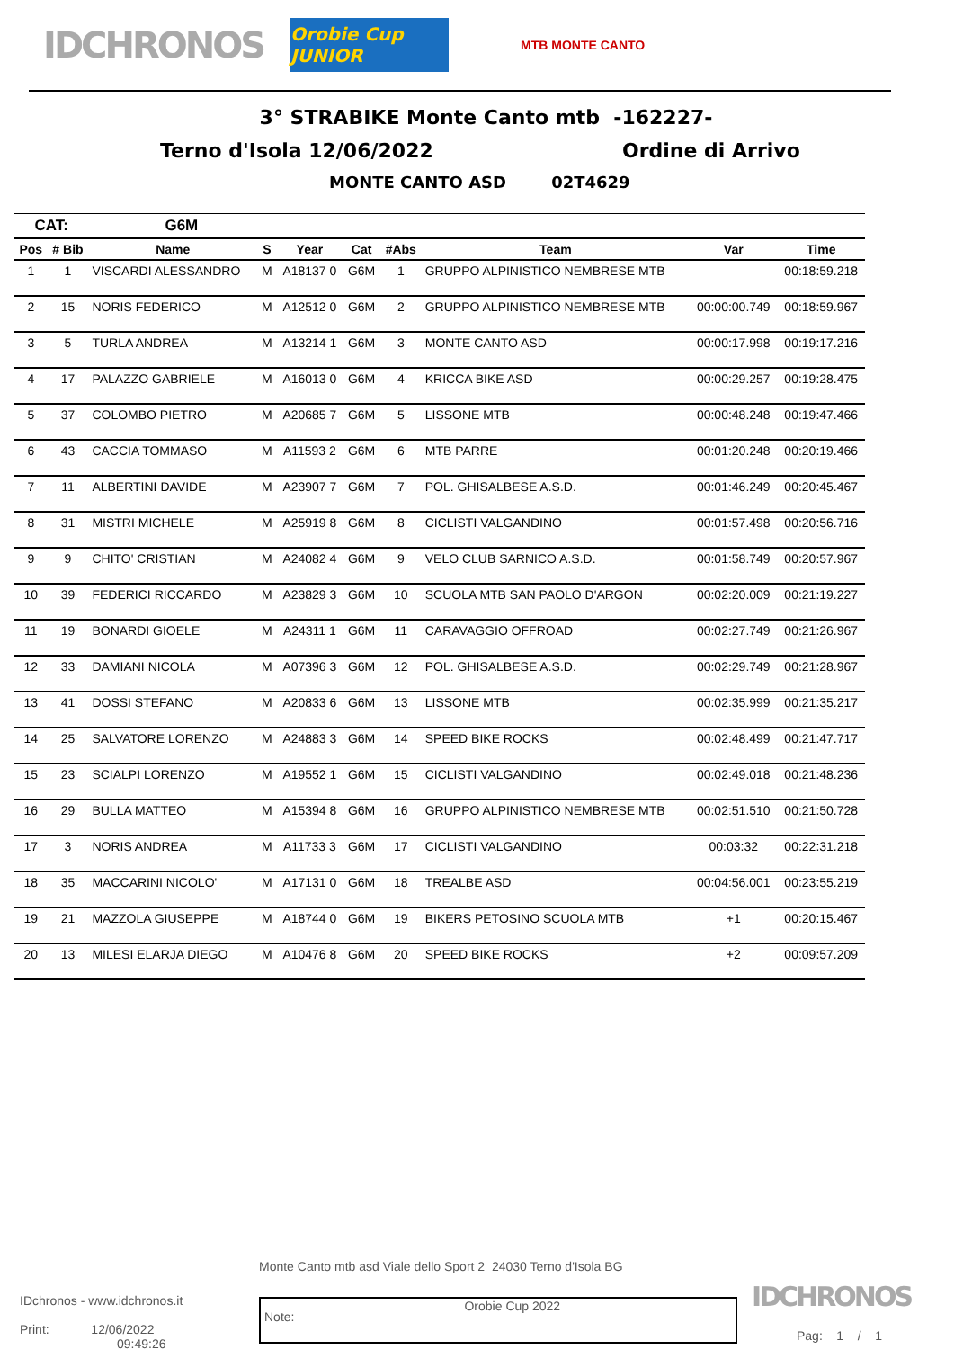IDCHRONOS
Orobie Cup JUNIOR
MTB MONTE CANTO
3° STRABIKE Monte Canto mtb -162227-
Terno d'Isola 12/06/2022 Ordine di Arrivo
MONTE CANTO ASD 02T4629
| CAT: | | G6M | | | | | | | |
| Pos | # Bib | Name | S | Year | Cat | #Abs | Team | Var | Time |
| 1 | 1 | VISCARDI ALESSANDRO | M | A18137 0 | G6M | 1 | GRUPPO ALPINISTICO NEMBRESE MTB | | 00:18:59.218 |
| 2 | 15 | NORIS FEDERICO | M | A12512 0 | G6M | 2 | GRUPPO ALPINISTICO NEMBRESE MTB | 00:00:00.749 | 00:18:59.967 |
| 3 | 5 | TURLA ANDREA | M | A13214 1 | G6M | 3 | MONTE CANTO ASD | 00:00:17.998 | 00:19:17.216 |
| 4 | 17 | PALAZZO GABRIELE | M | A16013 0 | G6M | 4 | KRICCA BIKE ASD | 00:00:29.257 | 00:19:28.475 |
| 5 | 37 | COLOMBO PIETRO | M | A20685 7 | G6M | 5 | LISSONE MTB | 00:00:48.248 | 00:19:47.466 |
| 6 | 43 | CACCIA TOMMASO | M | A11593 2 | G6M | 6 | MTB PARRE | 00:01:20.248 | 00:20:19.466 |
| 7 | 11 | ALBERTINI DAVIDE | M | A23907 7 | G6M | 7 | POL. GHISALBESE A.S.D. | 00:01:46.249 | 00:20:45.467 |
| 8 | 31 | MISTRI MICHELE | M | A25919 8 | G6M | 8 | CICLISTI VALGANDINO | 00:01:57.498 | 00:20:56.716 |
| 9 | 9 | CHITO' CRISTIAN | M | A24082 4 | G6M | 9 | VELO CLUB SARNICO A.S.D. | 00:01:58.749 | 00:20:57.967 |
| 10 | 39 | FEDERICI RICCARDO | M | A23829 3 | G6M | 10 | SCUOLA MTB SAN PAOLO D'ARGON | 00:02:20.009 | 00:21:19.227 |
| 11 | 19 | BONARDI GIOELE | M | A24311 1 | G6M | 11 | CARAVAGGIO OFFROAD | 00:02:27.749 | 00:21:26.967 |
| 12 | 33 | DAMIANI NICOLA | M | A07396 3 | G6M | 12 | POL. GHISALBESE A.S.D. | 00:02:29.749 | 00:21:28.967 |
| 13 | 41 | DOSSI STEFANO | M | A20833 6 | G6M | 13 | LISSONE MTB | 00:02:35.999 | 00:21:35.217 |
| 14 | 25 | SALVATORE LORENZO | M | A24883 3 | G6M | 14 | SPEED BIKE ROCKS | 00:02:48.499 | 00:21:47.717 |
| 15 | 23 | SCIALPI LORENZO | M | A19552 1 | G6M | 15 | CICLISTI VALGANDINO | 00:02:49.018 | 00:21:48.236 |
| 16 | 29 | BULLA MATTEO | M | A15394 8 | G6M | 16 | GRUPPO ALPINISTICO NEMBRESE MTB | 00:02:51.510 | 00:21:50.728 |
| 17 | 3 | NORIS ANDREA | M | A11733 3 | G6M | 17 | CICLISTI VALGANDINO | 00:03:32 | 00:22:31.218 |
| 18 | 35 | MACCARINI NICOLO' | M | A17131 0 | G6M | 18 | TREALBE ASD | 00:04:56.001 | 00:23:55.219 |
| 19 | 21 | MAZZOLA GIUSEPPE | M | A18744 0 | G6M | 19 | BIKERS PETOSINO SCUOLA MTB | +1 | 00:20:15.467 |
| 20 | 13 | MILESI ELARJA DIEGO | M | A10476 8 | G6M | 20 | SPEED BIKE ROCKS | +2 | 00:09:57.209 |
Monte Canto mtb asd Viale dello Sport 2 24030 Terno d'Isola BG
IDchronos - www.idchronos.it
Print: 12/06/2022
09:49:26
Note: Orobie Cup 2022
IDCHRONOS
Pag: 1 / 1